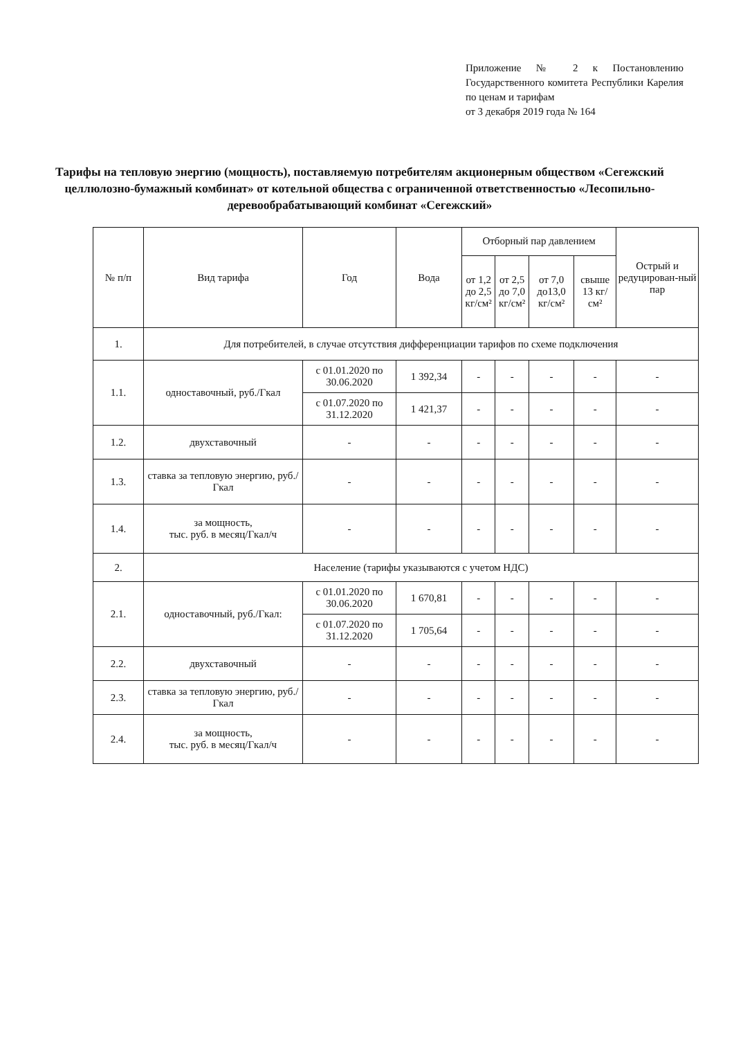Приложение № 2 к Постановлению Государственного комитета Республики Карелия по ценам и тарифам
от 3 декабря 2019 года № 164
Тарифы на тепловую энергию (мощность), поставляемую потребителям акционерным обществом «Сегежский целлюлозно-бумажный комбинат» от котельной общества с ограниченной ответственностью «Лесопильно-деревообрабатывающий комбинат «Сегежский»
| № п/п | Вид тарифа | Год | Вода | Отборный пар давлением | | | | Острый и редуцирован-ный пар |
| --- | --- | --- | --- | --- | --- | --- | --- | --- |
| | | | | от 1,2 до 2,5 кг/см² | от 2,5 до 7,0 кг/см² | от 7,0 до13,0 кг/см² | свыше 13 кг/см² | |
| 1. | Для потребителей, в случае отсутствия дифференциации тарифов по схеме подключения | | | | | | | |
| 1.1. | одноставочный, руб./Гкал | с 01.01.2020 по 30.06.2020 | 1 392,34 | - | - | - | - | - |
| | | с 01.07.2020 по 31.12.2020 | 1 421,37 | - | - | - | - | - |
| 1.2. | двухставочный | - | - | - | - | - | - | - |
| 1.3. | ставка за тепловую энергию, руб./Гкал | - | - | - | - | - | - | - |
| 1.4. | за мощность, тыс. руб. в месяц/Гкал/ч | - | - | - | - | - | - | - |
| 2. | Население (тарифы указываются с учетом НДС) | | | | | | | |
| 2.1. | одноставочный, руб./Гкал: | с 01.01.2020 по 30.06.2020 | 1 670,81 | - | - | - | - | - |
| | | с 01.07.2020 по 31.12.2020 | 1 705,64 | - | - | - | - | - |
| 2.2. | двухставочный | - | - | - | - | - | - | - |
| 2.3. | ставка за тепловую энергию, руб./Гкал | - | - | - | - | - | - | - |
| 2.4. | за мощность, тыс. руб. в месяц/Гкал/ч | - | - | - | - | - | - | - |